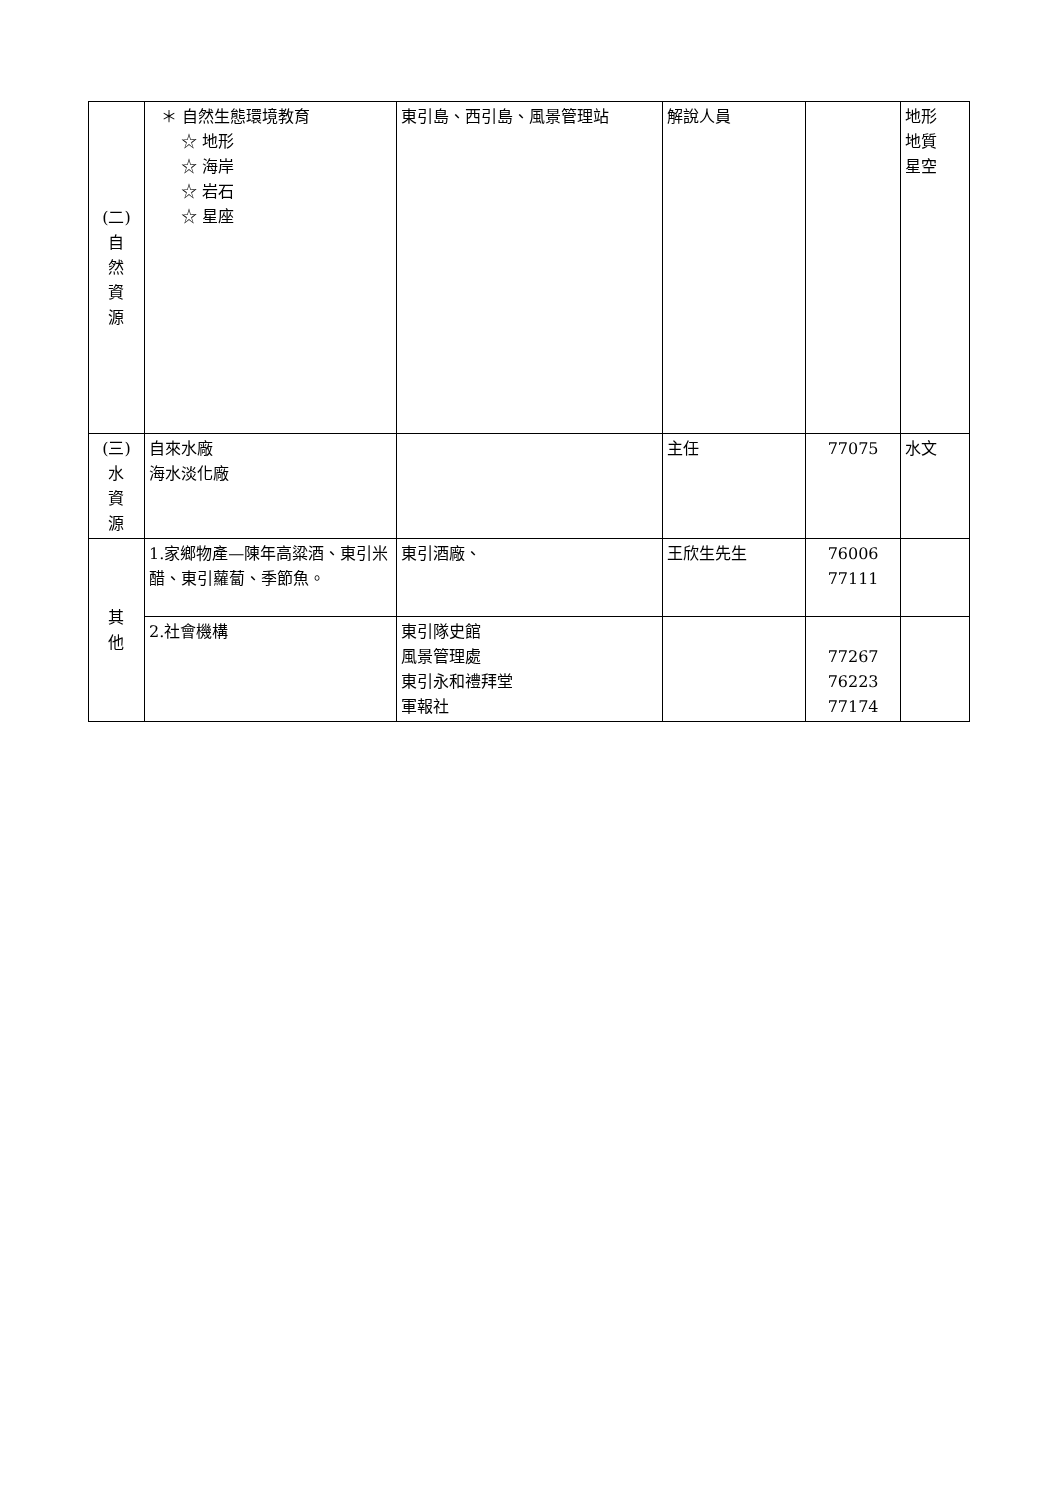| (二) 自 然 資 源 | ＊ 自然生態環境教育 ☆ 地形 ☆ 海岸 ☆ 岩石 ☆ 星座 | 東引島、西引島、風景管理站 | 解說人員 | | 地形 地質 星空 |
| (三) 水 資 源 | 自來水廠 海水淡化廠 | | 主任 | 77075 | 水文 |
| 其 他 | 1.家鄉物產—陳年高粱酒、東引米醋、東引蘿蔔、季節魚。 | 東引酒廠、 | 王欣生先生 | 76006 77111 | |
| | 2.社會機構 | 東引隊史館 風景管理處 東引永和禮拜堂 軍報社 | | 77267 76223 77174 | |